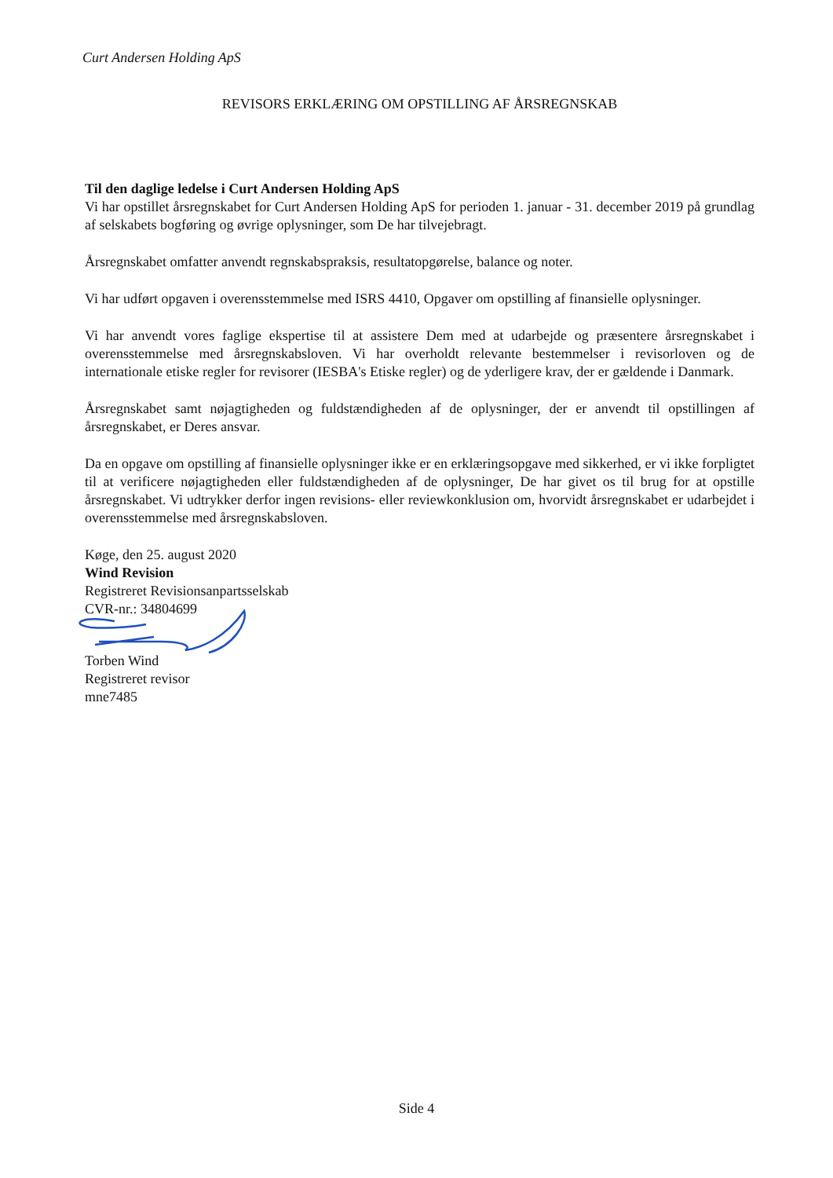Curt Andersen Holding ApS
REVISORS ERKLÆRING OM OPSTILLING AF ÅRSREGNSKAB
Til den daglige ledelse i Curt Andersen Holding ApS
Vi har opstillet årsregnskabet for Curt Andersen Holding ApS for perioden 1. januar - 31. december 2019 på grundlag af selskabets bogføring og øvrige oplysninger, som De har tilvejebragt.
Årsregnskabet omfatter anvendt regnskabspraksis, resultatopgørelse, balance og noter.
Vi har udført opgaven i overensstemmelse med ISRS 4410, Opgaver om opstilling af finansielle oplysninger.
Vi har anvendt vores faglige ekspertise til at assistere Dem med at udarbejde og præsentere årsregnskabet i overensstemmelse med årsregnskabsloven. Vi har overholdt relevante bestemmelser i revisorloven og de internationale etiske regler for revisorer (IESBA's Etiske regler) og de yderligere krav, der er gældende i Danmark.
Årsregnskabet samt nøjagtigheden og fuldstændigheden af de oplysninger, der er anvendt til opstillingen af årsregnskabet, er Deres ansvar.
Da en opgave om opstilling af finansielle oplysninger ikke er en erklæringsopgave med sikkerhed, er vi ikke forpligtet til at verificere nøjagtigheden eller fuldstændigheden af de oplysninger, De har givet os til brug for at opstille årsregnskabet. Vi udtrykker derfor ingen revisions- eller reviewkonklusion om, hvorvidt årsregnskabet er udarbejdet i overensstemmelse med årsregnskabsloven.
Køge, den 25. august 2020
Wind Revision
Registreret Revisionsanpartsselskab
CVR-nr.: 34804699
Torben Wind
Registreret revisor
mne7485
Side 4